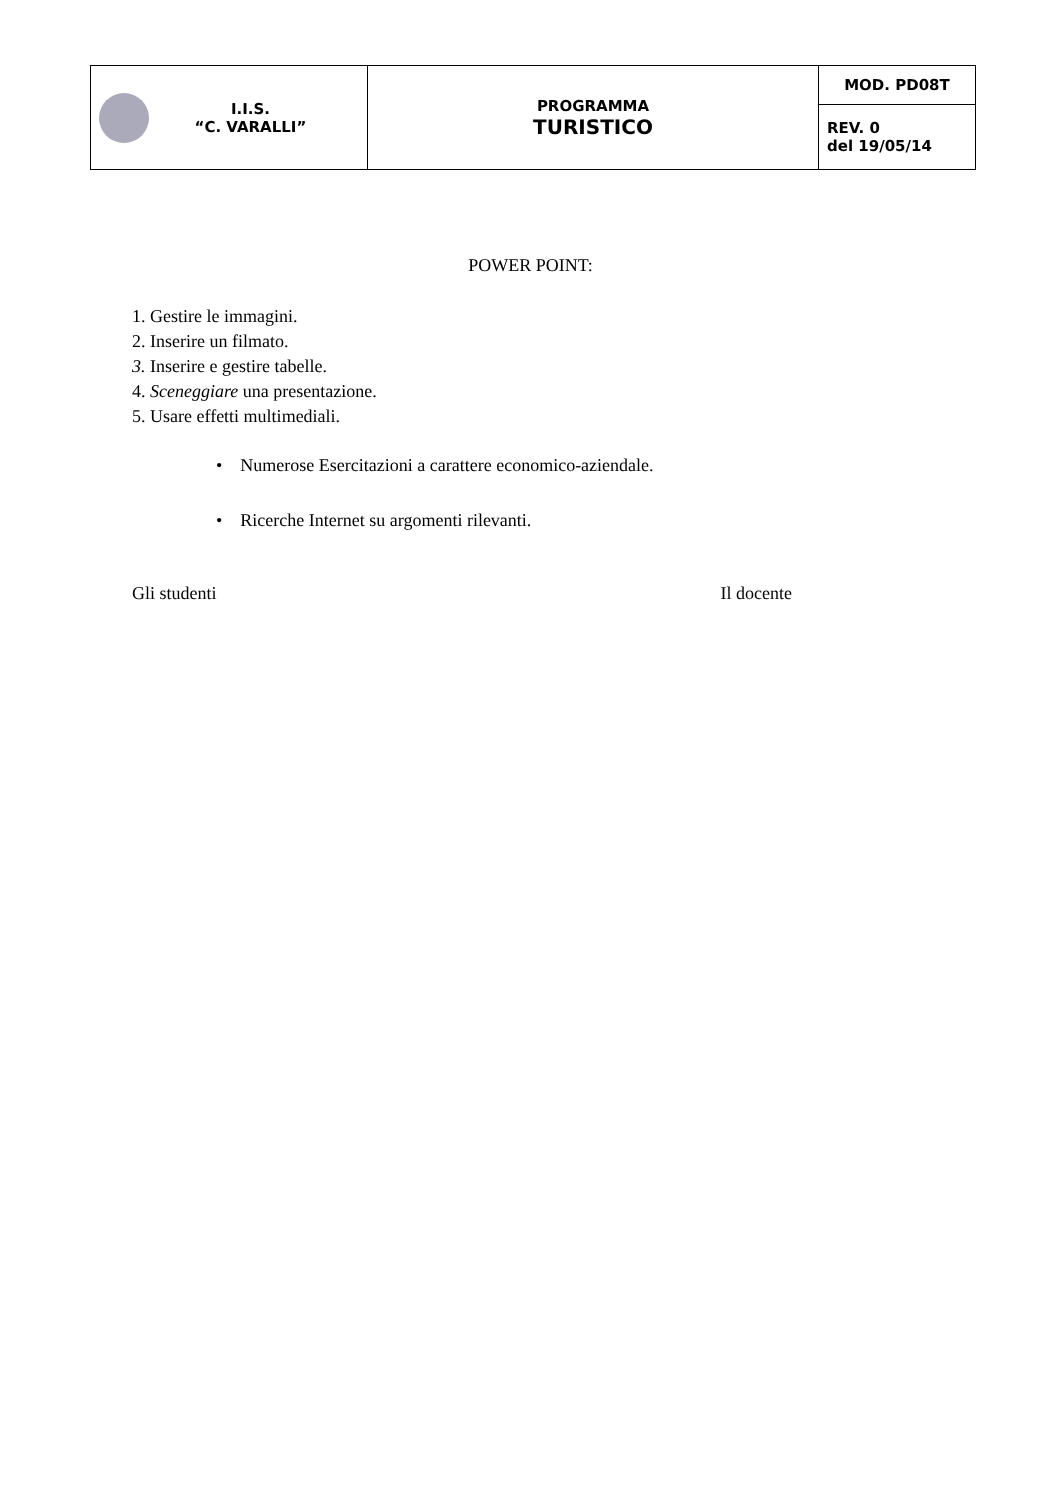| I.I.S. “C. VARALLI” | PROGRAMMA TURISTICO | MOD. PD08T |
| | | REV. 0 del 19/05/14 |
POWER POINT:
1. Gestire le immagini.
2. Inserire un filmato.
3. Inserire e gestire tabelle.
4. Sceneggiare una presentazione.
5. Usare effetti multimediali.
• Numerose Esercitazioni a carattere economico-aziendale.
• Ricerche Internet su argomenti rilevanti.
Gli studenti Il docente